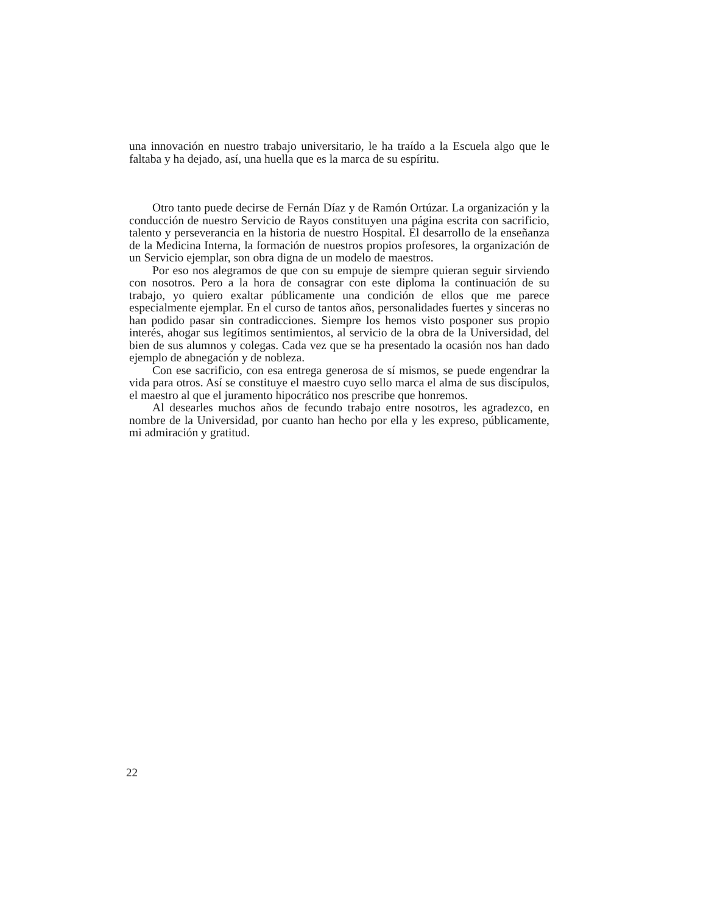una innovación en nuestro trabajo universitario, le ha traído a la Escuela algo que le faltaba y ha dejado, así, una huella que es la marca de su espíritu.
Otro tanto puede decirse de Fernán Díaz y de Ramón Ortúzar. La organización y la conducción de nuestro Servicio de Rayos constituyen una página escrita con sacrificio, talento y perseverancia en la historia de nuestro Hospital. El desarrollo de la enseñanza de la Medicina Interna, la formación de nuestros propios profesores, la organización de un Servicio ejemplar, son obra digna de un modelo de maestros.
Por eso nos alegramos de que con su empuje de siempre quieran seguir sirviendo con nosotros. Pero a la hora de consagrar con este diploma la continuación de su trabajo, yo quiero exaltar públicamente una condición de ellos que me parece especialmente ejemplar. En el curso de tantos años, personalidades fuertes y sinceras no han podido pasar sin contradicciones. Siempre los hemos visto posponer sus propio interés, ahogar sus legítimos sentimientos, al servicio de la obra de la Universidad, del bien de sus alumnos y colegas. Cada vez que se ha presentado la ocasión nos han dado ejemplo de abnegación y de nobleza.
Con ese sacrificio, con esa entrega generosa de sí mismos, se puede engendrar la vida para otros. Así se constituye el maestro cuyo sello marca el alma de sus discípulos, el maestro al que el juramento hipocrático nos prescribe que honremos.
Al desearles muchos años de fecundo trabajo entre nosotros, les agradezco, en nombre de la Universidad, por cuanto han hecho por ella y les expreso, públicamente, mi admiración y gratitud.
22